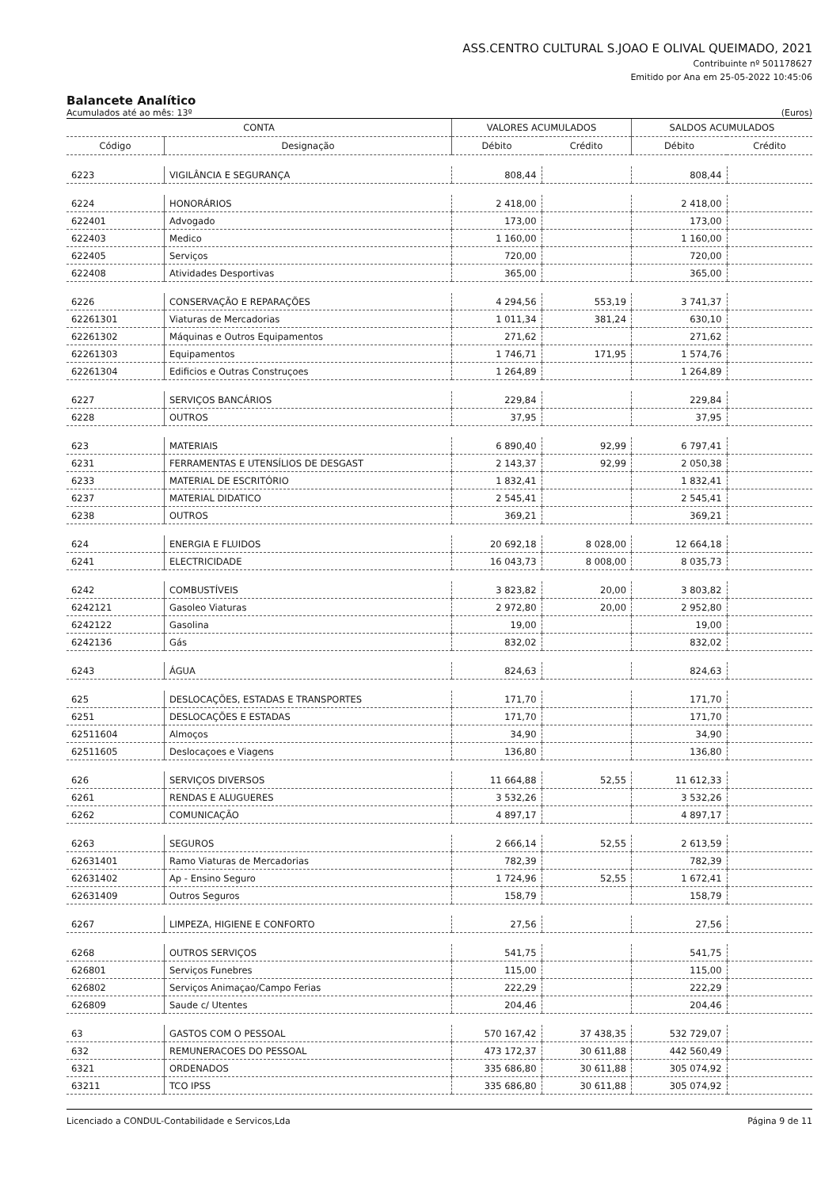ASS.CENTRO CULTURAL S.JOAO E OLIVAL QUEIMADO, 2021
Contribuinte nº 501178627
Emitido por Ana em 25-05-2022 10:45:06
Balancete Analítico
Acumulados até ao mês: 13º (Euros)
| CONTA | | VALORES ACUMULADOS | | SALDOS ACUMULADOS | |
| --- | --- | --- | --- | --- | --- |
| Código | Designação | Débito | Crédito | Débito | Crédito |
| 6223 | VIGILÂNCIA E SEGURANÇA | 808,44 | | 808,44 | |
| 6224 | HONORÁRIOS | 2 418,00 | | 2 418,00 | |
| 622401 | Advogado | 173,00 | | 173,00 | |
| 622403 | Medico | 1 160,00 | | 1 160,00 | |
| 622405 | Serviços | 720,00 | | 720,00 | |
| 622408 | Atividades Desportivas | 365,00 | | 365,00 | |
| 6226 | CONSERVAÇÃO E REPARAÇÕES | 4 294,56 | 553,19 | 3 741,37 | |
| 62261301 | Viaturas de Mercadorias | 1 011,34 | 381,24 | 630,10 | |
| 62261302 | Máquinas e Outros Equipamentos | 271,62 | | 271,62 | |
| 62261303 | Equipamentos | 1 746,71 | 171,95 | 1 574,76 | |
| 62261304 | Edificios e Outras Construçoes | 1 264,89 | | 1 264,89 | |
| 6227 | SERVIÇOS BANCÁRIOS | 229,84 | | 229,84 | |
| 6228 | OUTROS | 37,95 | | 37,95 | |
| 623 | MATERIAIS | 6 890,40 | 92,99 | 6 797,41 | |
| 6231 | FERRAMENTAS E UTENSÍLIOS DE DESGAST | 2 143,37 | 92,99 | 2 050,38 | |
| 6233 | MATERIAL DE ESCRITÓRIO | 1 832,41 | | 1 832,41 | |
| 6237 | MATERIAL DIDATICO | 2 545,41 | | 2 545,41 | |
| 6238 | OUTROS | 369,21 | | 369,21 | |
| 624 | ENERGIA E FLUIDOS | 20 692,18 | 8 028,00 | 12 664,18 | |
| 6241 | ELECTRICIDADE | 16 043,73 | 8 008,00 | 8 035,73 | |
| 6242 | COMBUSTÍVEIS | 3 823,82 | 20,00 | 3 803,82 | |
| 6242121 | Gasoleo Viaturas | 2 972,80 | 20,00 | 2 952,80 | |
| 6242122 | Gasolina | 19,00 | | 19,00 | |
| 6242136 | Gás | 832,02 | | 832,02 | |
| 6243 | ÁGUA | 824,63 | | 824,63 | |
| 625 | DESLOCAÇÕES, ESTADAS E TRANSPORTES | 171,70 | | 171,70 | |
| 6251 | DESLOCAÇÕES E ESTADAS | 171,70 | | 171,70 | |
| 62511604 | Almoços | 34,90 | | 34,90 | |
| 62511605 | Deslocaçoes e Viagens | 136,80 | | 136,80 | |
| 626 | SERVIÇOS DIVERSOS | 11 664,88 | 52,55 | 11 612,33 | |
| 6261 | RENDAS E ALUGUERES | 3 532,26 | | 3 532,26 | |
| 6262 | COMUNICAÇÃO | 4 897,17 | | 4 897,17 | |
| 6263 | SEGUROS | 2 666,14 | 52,55 | 2 613,59 | |
| 62631401 | Ramo Viaturas de Mercadorias | 782,39 | | 782,39 | |
| 62631402 | Ap - Ensino Seguro | 1 724,96 | 52,55 | 1 672,41 | |
| 62631409 | Outros Seguros | 158,79 | | 158,79 | |
| 6267 | LIMPEZA, HIGIENE E CONFORTO | 27,56 | | 27,56 | |
| 6268 | OUTROS SERVIÇOS | 541,75 | | 541,75 | |
| 626801 | Serviços Funebres | 115,00 | | 115,00 | |
| 626802 | Serviços Animaçao/Campo Ferias | 222,29 | | 222,29 | |
| 626809 | Saude c/ Utentes | 204,46 | | 204,46 | |
| 63 | GASTOS COM O PESSOAL | 570 167,42 | 37 438,35 | 532 729,07 | |
| 632 | REMUNERACOES DO PESSOAL | 473 172,37 | 30 611,88 | 442 560,49 | |
| 6321 | ORDENADOS | 335 686,80 | 30 611,88 | 305 074,92 | |
| 63211 | TCO IPSS | 335 686,80 | 30 611,88 | 305 074,92 | |
Licenciado a CONDUL-Contabilidade e Servicos,Lda Página 9 de 11